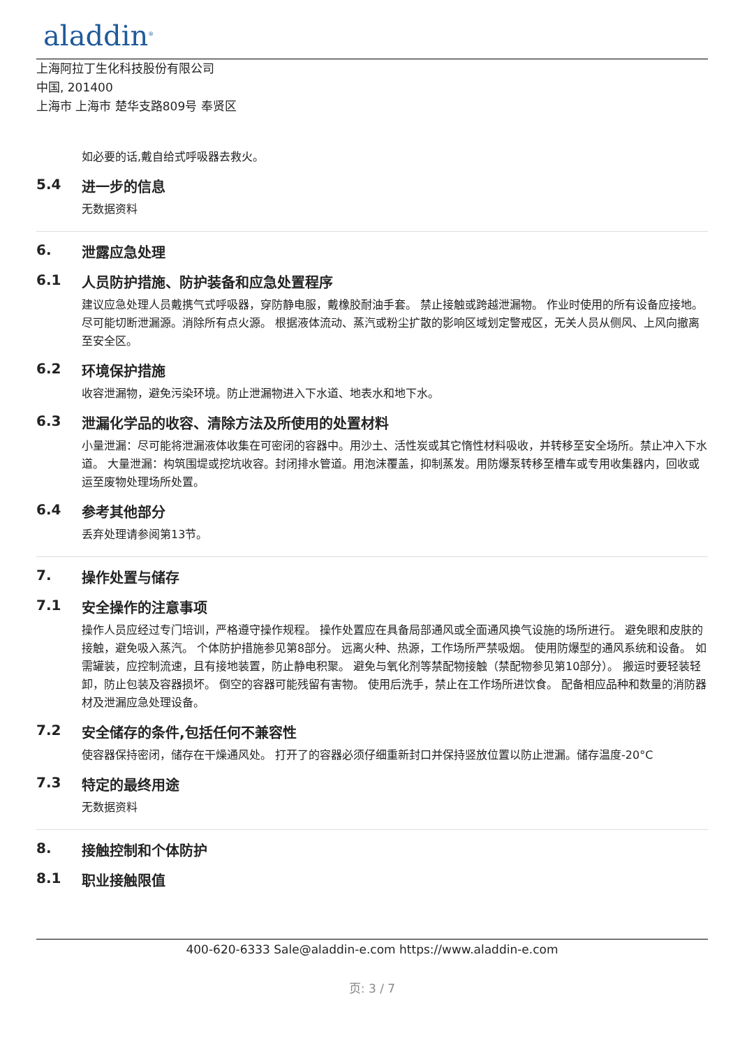aladdin<sup>®</sup>
上海阿拉丁生化科技股份有限公司
中国, 201400
上海市 上海市 楚华支路809号 奉贤区
如必要的话,戴自给式呼吸器去救火。
5.4 进一步的信息
无数据资料
6. 泄露应急处理
6.1 人员防护措施、防护装备和应急处置程序
建议应急处理人员戴携气式呼吸器，穿防静电服，戴橡胶耐油手套。 禁止接触或跨越泄漏物。 作业时使用的所有设备应接地。 尽可能切断泄漏源。消除所有点火源。 根据液体流动、蒸汽或粉尘扩散的影响区域划定警戒区，无关人员从侧风、上风向撤离至安全区。
6.2 环境保护措施
收容泄漏物，避免污染环境。防止泄漏物进入下水道、地表水和地下水。
6.3 泄漏化学品的收容、清除方法及所使用的处置材料
小量泄漏：尽可能将泄漏液体收集在可密闭的容器中。用沙土、活性炭或其它惰性材料吸收，并转移至安全场所。禁止冲入下水道。 大量泄漏：构筑围堤或挖坑收容。封闭排水管道。用泡沫覆盖，抑制蒸发。用防爆泵转移至槽车或专用收集器内，回收或运至废物处理场所处置。
6.4 参考其他部分
丢弃处理请参阅第13节。
7. 操作处置与储存
7.1 安全操作的注意事项
操作人员应经过专门培训，严格遵守操作规程。 操作处置应在具备局部通风或全面通风换气设施的场所进行。 避免眼和皮肤的接触，避免吸入蒸汽。 个体防护措施参见第8部分。 远离火种、热源，工作场所严禁吸烟。 使用防爆型的通风系统和设备。 如需罐装，应控制流速，且有接地装置，防止静电积聚。 避免与氧化剂等禁配物接触（禁配物参见第10部分）。 搬运时要轻装轻卸，防止包装及容器损坏。 倒空的容器可能残留有害物。 使用后洗手，禁止在工作场所进饮食。 配备相应品种和数量的消防器材及泄漏应急处理设备。
7.2 安全储存的条件,包括任何不兼容性
使容器保持密闭，储存在干燥通风处。 打开了的容器必须仔细重新封口并保持竖放位置以防止泄漏。储存温度-20°C
7.3 特定的最终用途
无数据资料
8. 接触控制和个体防护
8.1 职业接触限值
400-620-6333 Sale@aladdin-e.com https://www.aladdin-e.com
页: 3 / 7